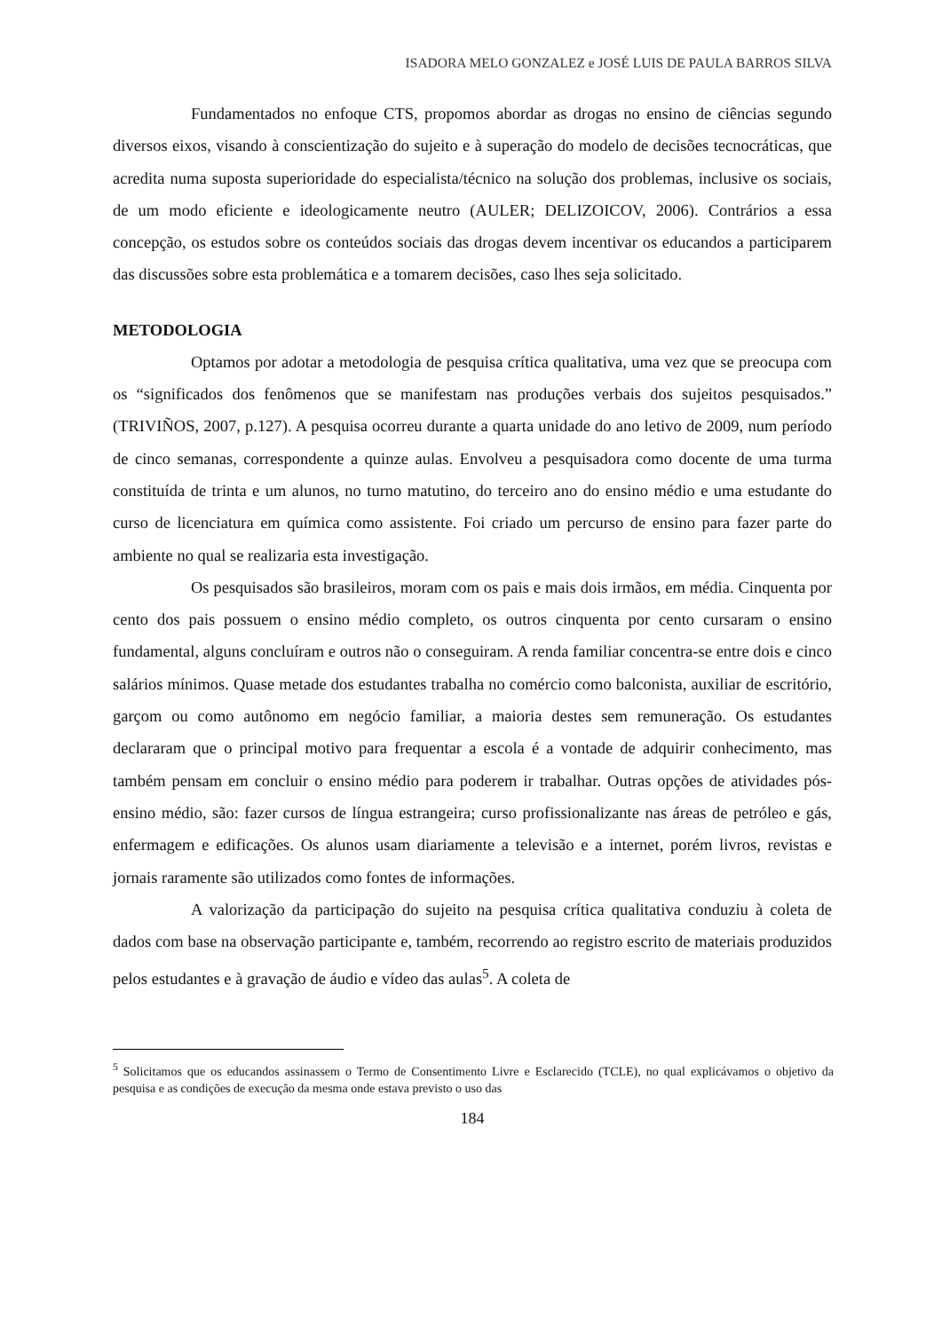ISADORA MELO GONZALEZ e JOSÉ LUIS DE PAULA BARROS SILVA
Fundamentados no enfoque CTS, propomos abordar as drogas no ensino de ciências segundo diversos eixos, visando à conscientização do sujeito e à superação do modelo de decisões tecnocráticas, que acredita numa suposta superioridade do especialista/técnico na solução dos problemas, inclusive os sociais, de um modo eficiente e ideologicamente neutro (AULER; DELIZOICOV, 2006). Contrários a essa concepção, os estudos sobre os conteúdos sociais das drogas devem incentivar os educandos a participarem das discussões sobre esta problemática e a tomarem decisões, caso lhes seja solicitado.
METODOLOGIA
Optamos por adotar a metodologia de pesquisa crítica qualitativa, uma vez que se preocupa com os “significados dos fenômenos que se manifestam nas produções verbais dos sujeitos pesquisados.” (TRIVIÑOS, 2007, p.127). A pesquisa ocorreu durante a quarta unidade do ano letivo de 2009, num período de cinco semanas, correspondente a quinze aulas. Envolveu a pesquisadora como docente de uma turma constituída de trinta e um alunos, no turno matutino, do terceiro ano do ensino médio e uma estudante do curso de licenciatura em química como assistente. Foi criado um percurso de ensino para fazer parte do ambiente no qual se realizaria esta investigação.
Os pesquisados são brasileiros, moram com os pais e mais dois irmãos, em média. Cinquenta por cento dos pais possuem o ensino médio completo, os outros cinquenta por cento cursaram o ensino fundamental, alguns concluíram e outros não o conseguiram. A renda familiar concentra-se entre dois e cinco salários mínimos. Quase metade dos estudantes trabalha no comércio como balconista, auxiliar de escritório, garçom ou como autônomo em negócio familiar, a maioria destes sem remuneração. Os estudantes declararam que o principal motivo para frequentar a escola é a vontade de adquirir conhecimento, mas também pensam em concluir o ensino médio para poderem ir trabalhar. Outras opções de atividades pós-ensino médio, são: fazer cursos de língua estrangeira; curso profissionalizante nas áreas de petróleo e gás, enfermagem e edificações. Os alunos usam diariamente a televisão e a internet, porém livros, revistas e jornais raramente são utilizados como fontes de informações.
A valorização da participação do sujeito na pesquisa crítica qualitativa conduziu à coleta de dados com base na observação participante e, também, recorrendo ao registro escrito de materiais produzidos pelos estudantes e à gravação de áudio e vídeo das aulas<sup>5</sup>. A coleta de
<sup>5</sup> Solicitamos que os educandos assinassem o Termo de Consentimento Livre e Esclarecido (TCLE), no qual explicávamos o objetivo da pesquisa e as condições de execução da mesma onde estava previsto o uso das
184